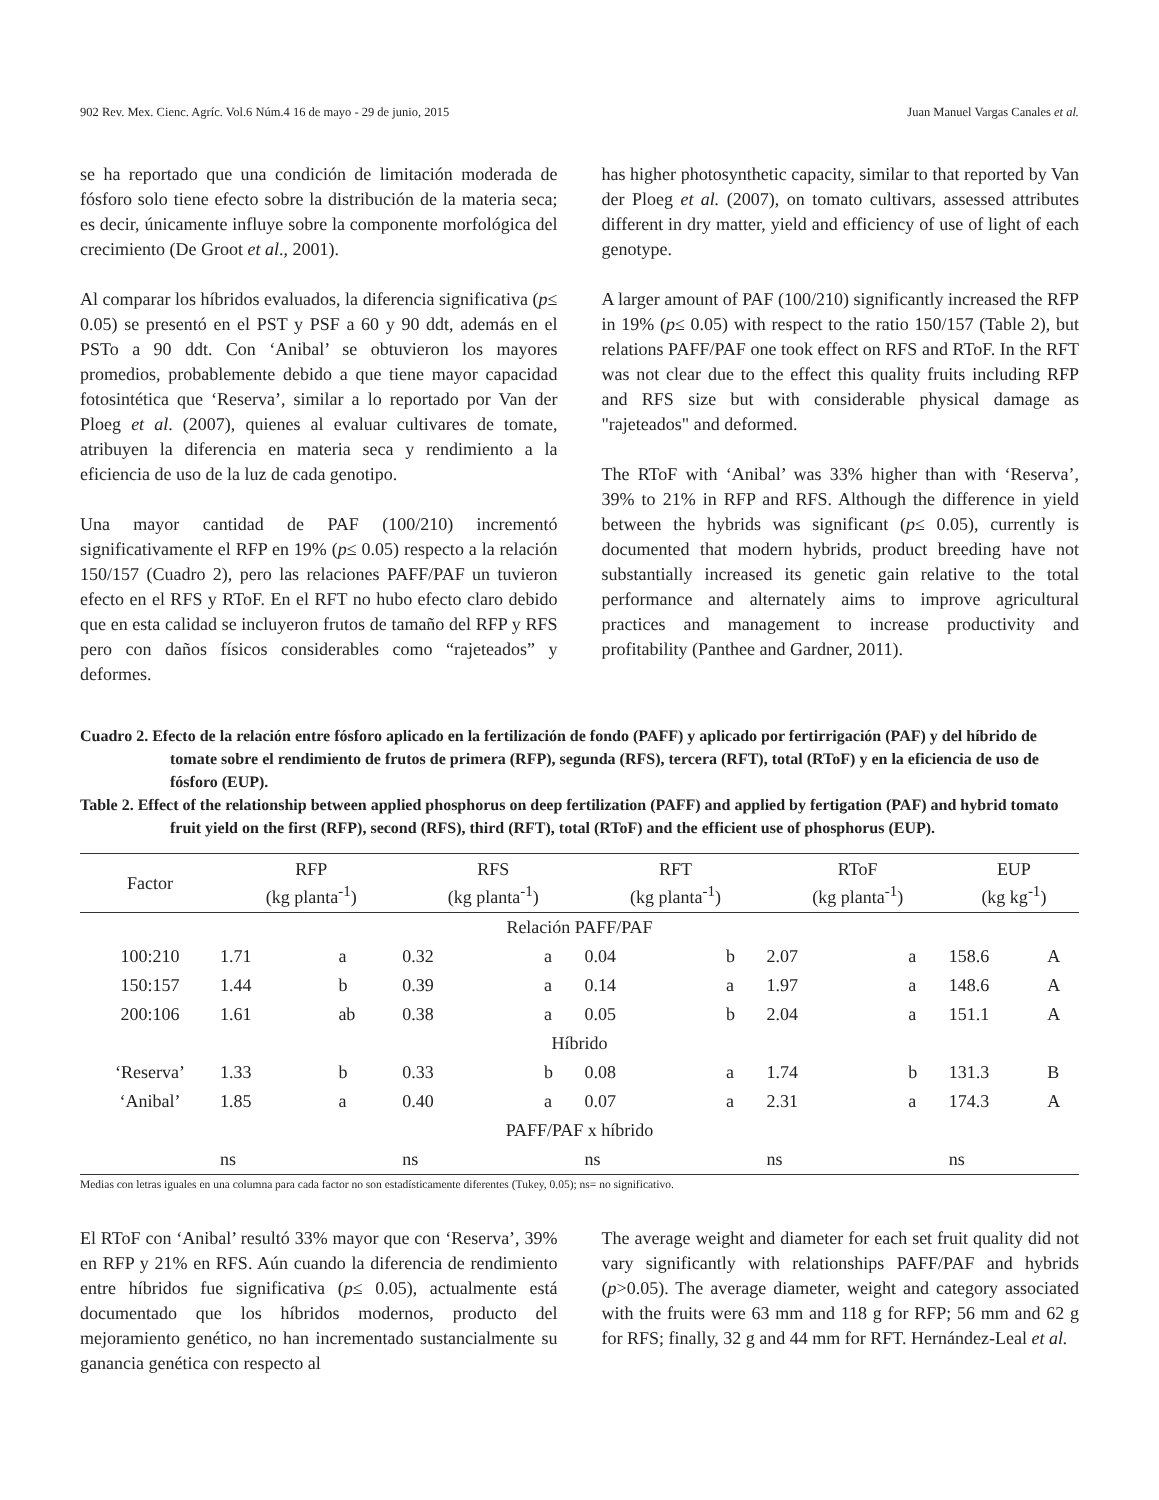902 Rev. Mex. Cienc. Agríc. Vol.6 Núm.4 16 de mayo - 29 de junio, 2015 Juan Manuel Vargas Canales et al.
se ha reportado que una condición de limitación moderada de fósforo solo tiene efecto sobre la distribución de la materia seca; es decir, únicamente influye sobre la componente morfológica del crecimiento (De Groot et al., 2001).
Al comparar los híbridos evaluados, la diferencia significativa (p≤ 0.05) se presentó en el PST y PSF a 60 y 90 ddt, además en el PSTo a 90 ddt. Con ‘Anibal’ se obtuvieron los mayores promedios, probablemente debido a que tiene mayor capacidad fotosintética que ‘Reserva’, similar a lo reportado por Van der Ploeg et al. (2007), quienes al evaluar cultivares de tomate, atribuyen la diferencia en materia seca y rendimiento a la eficiencia de uso de la luz de cada genotipo.
Una mayor cantidad de PAF (100/210) incrementó significativamente el RFP en 19% (p≤ 0.05) respecto a la relación 150/157 (Cuadro 2), pero las relaciones PAFF/PAF un tuvieron efecto en el RFS y RToF. En el RFT no hubo efecto claro debido que en esta calidad se incluyeron frutos de tamaño del RFP y RFS pero con daños físicos considerables como “rajeteados” y deformes.
has higher photosynthetic capacity, similar to that reported by Van der Ploeg et al. (2007), on tomato cultivars, assessed attributes different in dry matter, yield and efficiency of use of light of each genotype.
A larger amount of PAF (100/210) significantly increased the RFP in 19% (p≤ 0.05) with respect to the ratio 150/157 (Table 2), but relations PAFF/PAF one took effect on RFS and RToF. In the RFT was not clear due to the effect this quality fruits including RFP and RFS size but with considerable physical damage as "rajeteados" and deformed.
The RToF with ‘Anibal’ was 33% higher than with ‘Reserva’, 39% to 21% in RFP and RFS. Although the difference in yield between the hybrids was significant (p≤ 0.05), currently is documented that modern hybrids, product breeding have not substantially increased its genetic gain relative to the total performance and alternately aims to improve agricultural practices and management to increase productivity and profitability (Panthee and Gardner, 2011).
Cuadro 2. Efecto de la relación entre fósforo aplicado en la fertilización de fondo (PAFF) y aplicado por fertirrigación (PAF) y del híbrido de tomate sobre el rendimiento de frutos de primera (RFP), segunda (RFS), tercera (RFT), total (RToF) y en la eficiencia de uso de fósforo (EUP).
Table 2. Effect of the relationship between applied phosphorus on deep fertilization (PAFF) and applied by fertigation (PAF) and hybrid tomato fruit yield on the first (RFP), second (RFS), third (RFT), total (RToF) and the efficient use of phosphorus (EUP).
| Factor | RFP (kg planta<sup>-1</sup>) | | RFS (kg planta<sup>-1</sup>) | | RFT (kg planta<sup>-1</sup>) | | RToF (kg planta<sup>-1</sup>) | | EUP (kg kg<sup>-1</sup>) | |
| --- | --- | --- | --- | --- | --- | --- | --- | --- | --- | --- |
| Relación PAFF/PAF | | | | | | | | | | |
| 100:210 | 1.71 | a | 0.32 | a | 0.04 | b | 2.07 | a | 158.6 | A |
| 150:157 | 1.44 | b | 0.39 | a | 0.14 | a | 1.97 | a | 148.6 | A |
| 200:106 | 1.61 | ab | 0.38 | a | 0.05 | b | 2.04 | a | 151.1 | A |
| Híbrido | | | | | | | | | | |
| ‘Reserva’ | 1.33 | b | 0.33 | b | 0.08 | a | 1.74 | b | 131.3 | B |
| ‘Anibal’ | 1.85 | a | 0.40 | a | 0.07 | a | 2.31 | a | 174.3 | A |
| PAFF/PAF x híbrido | | | | | | | | | | |
| | ns | | ns | | ns | | ns | | ns | |
Medias con letras iguales en una columna para cada factor no son estadísticamente diferentes (Tukey, 0.05); ns= no significativo.
El RToF con ‘Anibal’ resultó 33% mayor que con ‘Reserva’, 39% en RFP y 21% en RFS. Aún cuando la diferencia de rendimiento entre híbridos fue significativa (p≤ 0.05), actualmente está documentado que los híbridos modernos, producto del mejoramiento genético, no han incrementado sustancialmente su ganancia genética con respecto al
The average weight and diameter for each set fruit quality did not vary significantly with relationships PAFF/PAF and hybrids (p>0.05). The average diameter, weight and category associated with the fruits were 63 mm and 118 g for RFP; 56 mm and 62 g for RFS; finally, 32 g and 44 mm for RFT. Hernández-Leal et al.